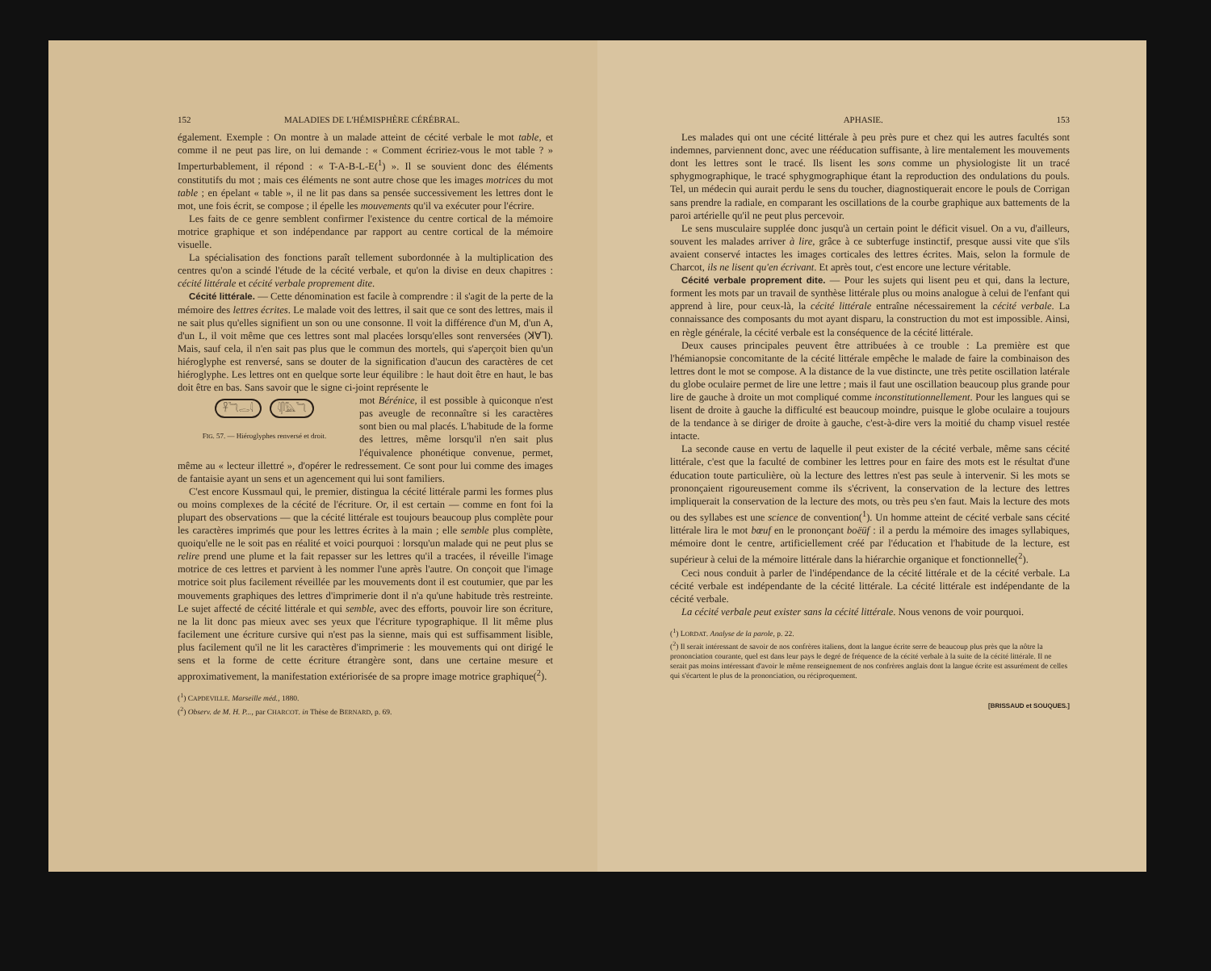152 MALADIES DE L'HÉMISPHÈRE CÉRÉBRAL.
également. Exemple : On montre à un malade atteint de cécité verbale le mot table, et comme il ne peut pas lire, on lui demande : « Comment écririez-vous le mot table ? » Imperturbablement, il répond : « T-A-B-L-E(<sup>1</sup>) ». Il se souvient donc des éléments constitutifs du mot ; mais ces éléments ne sont autre chose que les images motrices du mot table ; en épelant « table », il ne lit pas dans sa pensée successivement les lettres dont le mot, une fois écrit, se compose ; il épelle les mouvements qu'il va exécuter pour l'écrire.
Les faits de ce genre semblent confirmer l'existence du centre cortical de la mémoire motrice graphique et son indépendance par rapport au centre cortical de la mémoire visuelle.
La spécialisation des fonctions paraît tellement subordonnée à la multiplication des centres qu'on a scindé l'étude de la cécité verbale, et qu'on la divise en deux chapitres : cécité littérale et cécité verbale proprement dite.
Cécité littérale. — Cette dénomination est facile à comprendre : il s'agit de la perte de la mémoire des lettres écrites. Le malade voit des lettres, il sait que ce sont des lettres, mais il ne sait plus qu'elles signifient un son ou une consonne. Il voit la différence d'un M, d'un A, d'un L, il voit même que ces lettres sont mal placées lorsqu'elles sont renversées (ꓘ∀Ꞁ). Mais, sauf cela, il n'en sait pas plus que le commun des mortels, qui s'aperçoit bien qu'un hiéroglyphe est renversé, sans se douter de la signification d'aucun des caractères de cet hiéroglyphe. Les lettres ont en quelque sorte leur équilibre : le haut doit être en haut, le bas doit être en bas. Sans savoir que le signe ci-joint représente le
𓋹𓆓𓂋𓇋 𓇋𓋴𓅓𓆓
FIG. 57. — Hiéroglyphes renversé et droit.
mot Bérénice, il est possible à quiconque n'est pas aveugle de reconnaître si les caractères sont bien ou mal placés. L'habitude de la forme des lettres, même lorsqu'il n'en sait plus l'équivalence phonétique convenue, permet, même au « lecteur illettré », d'opérer le redressement. Ce sont pour lui comme des images de fantaisie ayant un sens et un agencement qui lui sont familiers.
C'est encore Kussmaul qui, le premier, distingua la cécité littérale parmi les formes plus ou moins complexes de la cécité de l'écriture. Or, il est certain — comme en font foi la plupart des observations — que la cécité littérale est toujours beaucoup plus complète pour les caractères imprimés que pour les lettres écrites à la main ; elle semble plus complète, quoiqu'elle ne le soit pas en réalité et voici pourquoi : lorsqu'un malade qui ne peut plus se relire prend une plume et la fait repasser sur les lettres qu'il a tracées, il réveille l'image motrice de ces lettres et parvient à les nommer l'une après l'autre. On conçoit que l'image motrice soit plus facilement réveillée par les mouvements dont il est coutumier, que par les mouvements graphiques des lettres d'imprimerie dont il n'a qu'une habitude très restreinte. Le sujet affecté de cécité littérale et qui semble, avec des efforts, pouvoir lire son écriture, ne la lit donc pas mieux avec ses yeux que l'écriture typographique. Il lit même plus facilement une écriture cursive qui n'est pas la sienne, mais qui est suffisamment lisible, plus facilement qu'il ne lit les caractères d'imprimerie : les mouvements qui ont dirigé le sens et la forme de cette écriture étrangère sont, dans une certaine mesure et approximativement, la manifestation extériorisée de sa propre image motrice graphique(<sup>2</sup>).
(<sup>1</sup>) CAPDEVILLE. Marseille méd., 1880.
(<sup>2</sup>) Observ. de M. H. P..., par CHARCOT. in Thèse de BERNARD, p. 69.
APHASIE. 153
Les malades qui ont une cécité littérale à peu près pure et chez qui les autres facultés sont indemnes, parviennent donc, avec une rééducation suffisante, à lire mentalement les mouvements dont les lettres sont le tracé. Ils lisent les sons comme un physiologiste lit un tracé sphygmographique, le tracé sphygmographique étant la reproduction des ondulations du pouls. Tel, un médecin qui aurait perdu le sens du toucher, diagnostiquerait encore le pouls de Corrigan sans prendre la radiale, en comparant les oscillations de la courbe graphique aux battements de la paroi artérielle qu'il ne peut plus percevoir.
Le sens musculaire supplée donc jusqu'à un certain point le déficit visuel. On a vu, d'ailleurs, souvent les malades arriver à lire, grâce à ce subterfuge instinctif, presque aussi vite que s'ils avaient conservé intactes les images corticales des lettres écrites. Mais, selon la formule de Charcot, ils ne lisent qu'en écrivant. Et après tout, c'est encore une lecture véritable.
Cécité verbale proprement dite. — Pour les sujets qui lisent peu et qui, dans la lecture, forment les mots par un travail de synthèse littérale plus ou moins analogue à celui de l'enfant qui apprend à lire, pour ceux-là, la cécité littérale entraîne nécessairement la cécité verbale. La connaissance des composants du mot ayant disparu, la construction du mot est impossible. Ainsi, en règle générale, la cécité verbale est la conséquence de la cécité littérale.
Deux causes principales peuvent être attribuées à ce trouble : La première est que l'hémianopsie concomitante de la cécité littérale empêche le malade de faire la combinaison des lettres dont le mot se compose. A la distance de la vue distincte, une très petite oscillation latérale du globe oculaire permet de lire une lettre ; mais il faut une oscillation beaucoup plus grande pour lire de gauche à droite un mot compliqué comme inconstitutionnellement. Pour les langues qui se lisent de droite à gauche la difficulté est beaucoup moindre, puisque le globe oculaire a toujours de la tendance à se diriger de droite à gauche, c'est-à-dire vers la moitié du champ visuel restée intacte.
La seconde cause en vertu de laquelle il peut exister de la cécité verbale, même sans cécité littérale, c'est que la faculté de combiner les lettres pour en faire des mots est le résultat d'une éducation toute particulière, où la lecture des lettres n'est pas seule à intervenir. Si les mots se prononçaient rigoureusement comme ils s'écrivent, la conservation de la lecture des lettres impliquerait la conservation de la lecture des mots, ou très peu s'en faut. Mais la lecture des mots ou des syllabes est une science de convention(<sup>1</sup>). Un homme atteint de cécité verbale sans cécité littérale lira le mot bœuf en le prononçant boëüf : il a perdu la mémoire des images syllabiques, mémoire dont le centre, artificiellement créé par l'éducation et l'habitude de la lecture, est supérieur à celui de la mémoire littérale dans la hiérarchie organique et fonctionnelle(<sup>2</sup>).
Ceci nous conduit à parler de l'indépendance de la cécité littérale et de la cécité verbale. La cécité verbale est indépendante de la cécité littérale. La cécité littérale est indépendante de la cécité verbale.
La cécité verbale peut exister sans la cécité littérale. Nous venons de voir pourquoi.
(<sup>1</sup>) LORDAT. Analyse de la parole, p. 22.
(<sup>2</sup>) Il serait intéressant de savoir de nos confrères italiens, dont la langue écrite serre de beaucoup plus près que la nôtre la prononciation courante, quel est dans leur pays le degré de fréquence de la cécité verbale à la suite de la cécité littérale. Il ne serait pas moins intéressant d'avoir le même renseignement de nos confrères anglais dont la langue écrite est assurément de celles qui s'écartent le plus de la prononciation, ou réciproquement.
[BRISSAUD et SOUQUES.]